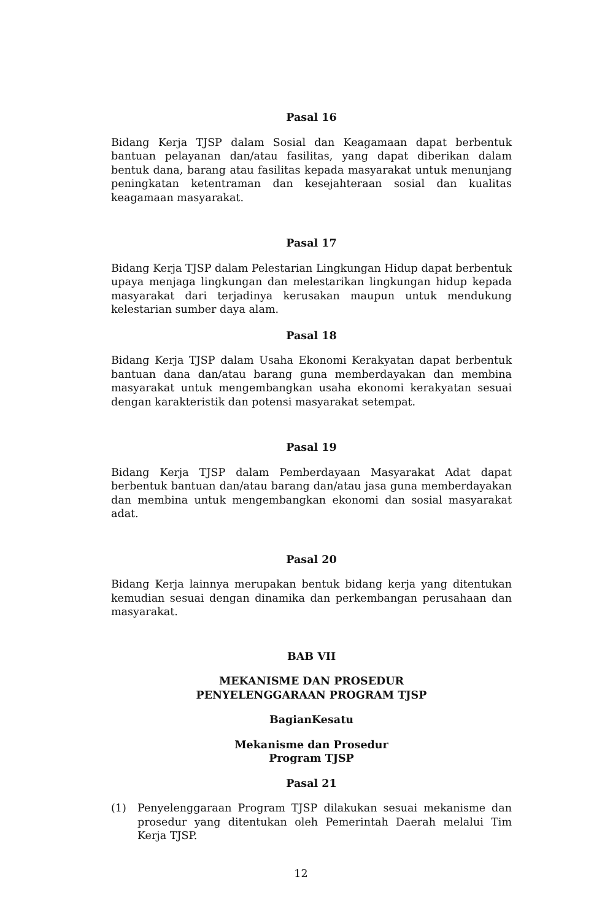Pasal 16
Bidang Kerja TJSP dalam Sosial dan Keagamaan dapat berbentuk bantuan pelayanan dan/atau fasilitas, yang dapat diberikan dalam bentuk dana, barang atau fasilitas kepada masyarakat untuk menunjang peningkatan ketentraman dan kesejahteraan sosial dan kualitas keagamaan masyarakat.
Pasal 17
Bidang Kerja TJSP dalam Pelestarian Lingkungan Hidup dapat berbentuk upaya menjaga lingkungan dan melestarikan lingkungan hidup kepada masyarakat dari terjadinya kerusakan maupun untuk mendukung kelestarian sumber daya alam.
Pasal 18
Bidang Kerja TJSP dalam Usaha Ekonomi Kerakyatan dapat berbentuk bantuan dana dan/atau barang guna memberdayakan dan membina masyarakat untuk mengembangkan usaha ekonomi kerakyatan sesuai dengan karakteristik dan potensi masyarakat setempat.
Pasal 19
Bidang Kerja TJSP dalam Pemberdayaan Masyarakat Adat dapat berbentuk bantuan dan/atau barang dan/atau jasa guna memberdayakan dan membina untuk mengembangkan ekonomi dan sosial masyarakat adat.
Pasal 20
Bidang Kerja lainnya merupakan bentuk bidang kerja yang ditentukan kemudian sesuai dengan dinamika dan perkembangan perusahaan dan masyarakat.
BAB VII
MEKANISME DAN PROSEDUR
PENYELENGGARAAN PROGRAM TJSP
BagianKesatu
Mekanisme dan Prosedur
Program TJSP
Pasal 21
(1) Penyelenggaraan Program TJSP dilakukan sesuai mekanisme dan prosedur yang ditentukan oleh Pemerintah Daerah melalui Tim Kerja TJSP.
12